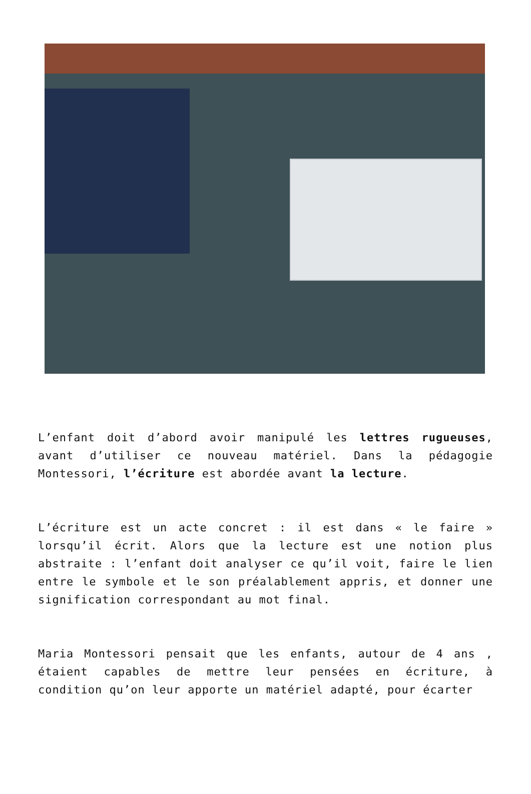L’enfant doit d’abord avoir manipulé les lettres rugueuses, avant d’utiliser ce nouveau matériel. Dans la pédagogie Montessori, l’écriture est abordée avant la lecture.
L’écriture est un acte concret : il est dans « le faire » lorsqu’il écrit. Alors que la lecture est une notion plus abstraite : l’enfant doit analyser ce qu’il voit, faire le lien entre le symbole et le son préalablement appris, et donner une signification correspondant au mot final.
Maria Montessori pensait que les enfants, autour de 4 ans , étaient capables de mettre leur pensées en écriture, à condition qu’on leur apporte un matériel adapté, pour écarter